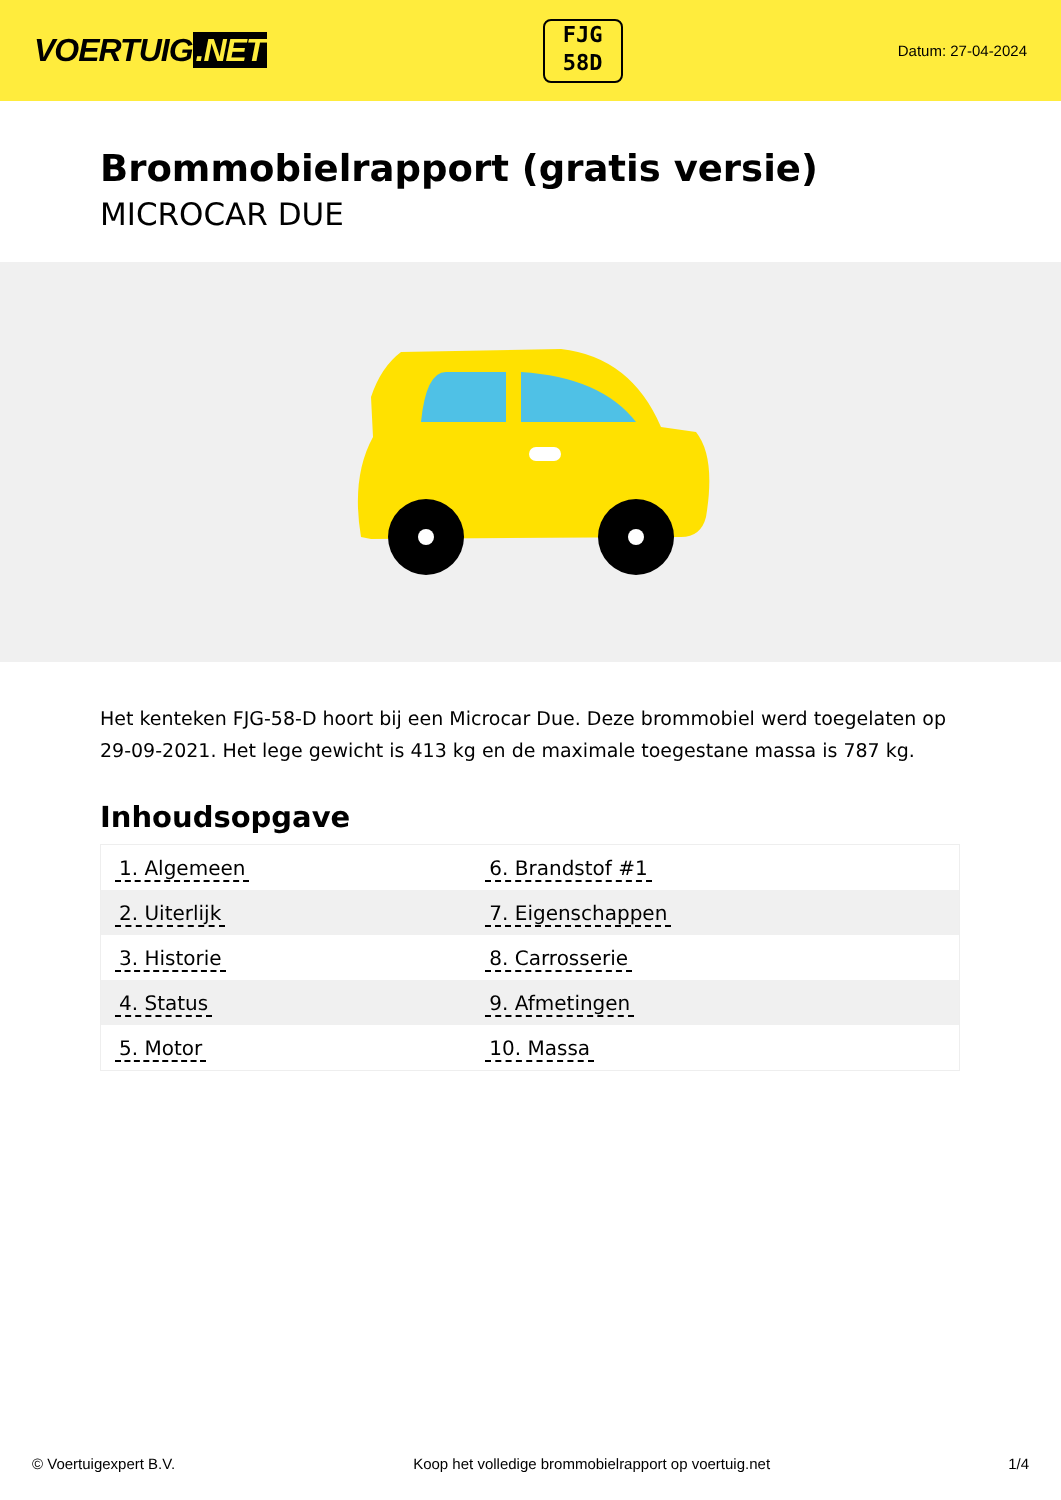VOERTUIG.NET
FJG
58D
Datum: 27-04-2024
Brommobielrapport (gratis versie)
MICROCAR DUE
Het kenteken FJG-58-D hoort bij een Microcar Due. Deze brommobiel werd toegelaten op 29-09-2021. Het lege gewicht is 413 kg en de maximale toegestane massa is 787 kg.
Inhoudsopgave
| 1. Algemeen | 6. Brandstof #1 |
| 2. Uiterlijk | 7. Eigenschappen |
| 3. Historie | 8. Carrosserie |
| 4. Status | 9. Afmetingen |
| 5. Motor | 10. Massa |
© Voertuigexpert B.V. Koop het volledige brommobielrapport op voertuig.net 1/4